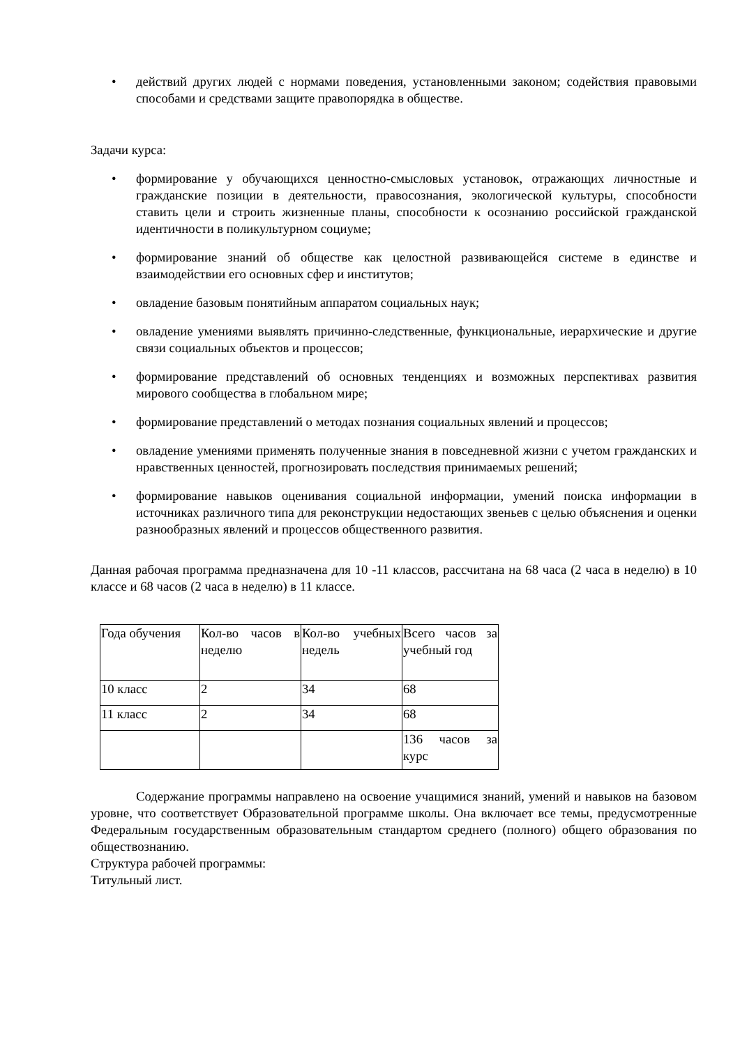• действий других людей с нормами поведения, установленными законом; содействия правовыми способами и средствами защите правопорядка в обществе.
Задачи курса:
• формирование у обучающихся ценностно-смысловых установок, отражающих личностные и гражданские позиции в деятельности, правосознания, экологической культуры, способности ставить цели и строить жизненные планы, способности к осознанию российской гражданской идентичности в поликультурном социуме;
• формирование знаний об обществе как целостной развивающейся системе в единстве и взаимодействии его основных сфер и институтов;
• овладение базовым понятийным аппаратом социальных наук;
• овладение умениями выявлять причинно-следственные, функциональные, иерархические и другие связи социальных объектов и процессов;
• формирование представлений об основных тенденциях и возможных перспективах развития мирового сообщества в глобальном мире;
• формирование представлений о методах познания социальных явлений и процессов;
• овладение умениями применять полученные знания в повседневной жизни с учетом гражданских и нравственных ценностей, прогнозировать последствия принимаемых решений;
• формирование навыков оценивания социальной информации, умений поиска информации в источниках различного типа для реконструкции недостающих звеньев с целью объяснения и оценки разнообразных явлений и процессов общественного развития.
Данная рабочая программа предназначена для 10 -11 классов, рассчитана на 68 часа (2 часа в неделю) в 10 классе и 68 часов (2 часа в неделю) в 11 классе.
| Года обучения | Кол-во часов в неделю | Кол-во учебных недель | Всего часов за учебный год |
| 10 класс | 2 | 34 | 68 |
| 11 класс | 2 | 34 | 68 |
| | | | 136 часов за курс |
Содержание программы направлено на освоение учащимися знаний, умений и навыков на базовом уровне, что соответствует Образовательной программе школы. Она включает все темы, предусмотренные Федеральным государственным образовательным стандартом среднего (полного) общего образования по обществознанию.
Структура рабочей программы:
Титульный лист.